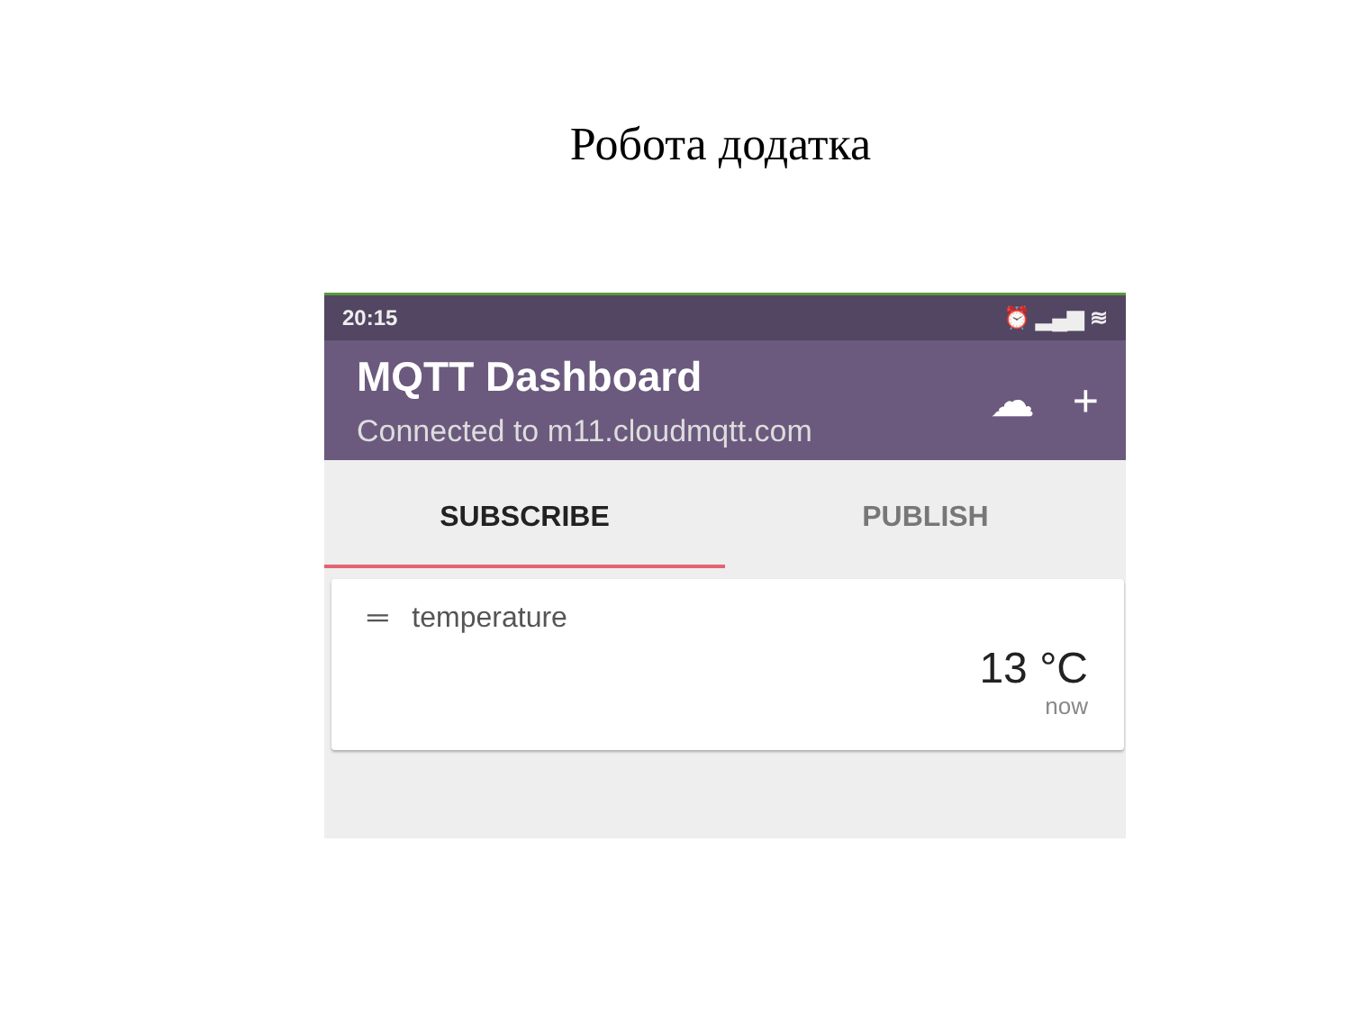Робота додатка
20:15 ⏰ ▂▄▆ ≋
MQTT Dashboard
Connected to m11.cloudmqtt.com
☁ +
SUBSCRIBE PUBLISH
═ temperature
13 °C
now